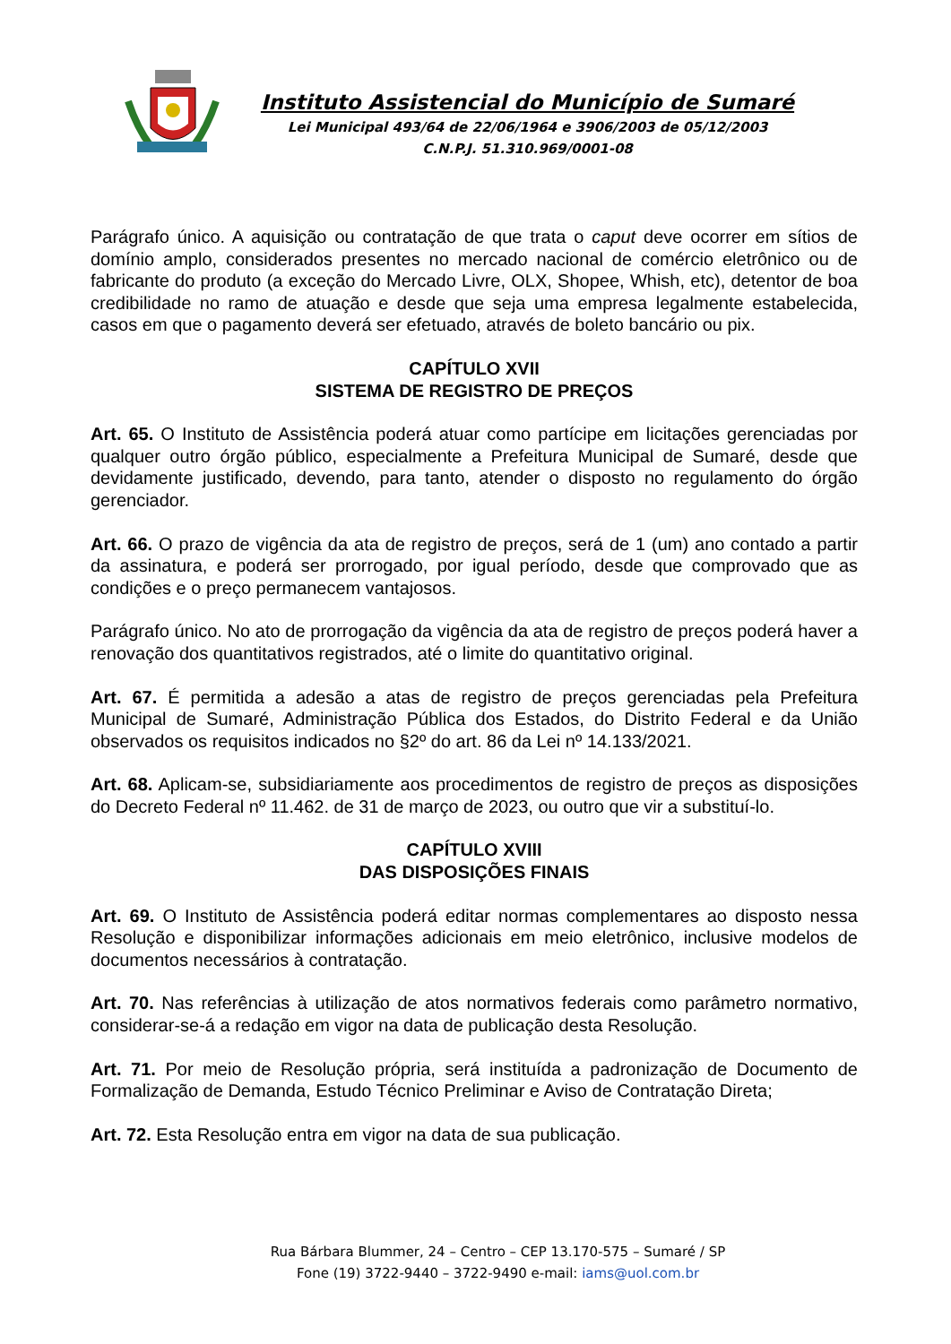Instituto Assistencial do Município de Sumaré
Lei Municipal 493/64 de 22/06/1964 e 3906/2003 de 05/12/2003
C.N.P.J. 51.310.969/0001-08
Parágrafo único. A aquisição ou contratação de que trata o caput deve ocorrer em sítios de domínio amplo, considerados presentes no mercado nacional de comércio eletrônico ou de fabricante do produto (a exceção do Mercado Livre, OLX, Shopee, Whish, etc), detentor de boa credibilidade no ramo de atuação e desde que seja uma empresa legalmente estabelecida, casos em que o pagamento deverá ser efetuado, através de boleto bancário ou pix.
CAPÍTULO XVII
SISTEMA DE REGISTRO DE PREÇOS
Art. 65. O Instituto de Assistência poderá atuar como partícipe em licitações gerenciadas por qualquer outro órgão público, especialmente a Prefeitura Municipal de Sumaré, desde que devidamente justificado, devendo, para tanto, atender o disposto no regulamento do órgão gerenciador.
Art. 66. O prazo de vigência da ata de registro de preços, será de 1 (um) ano contado a partir da assinatura, e poderá ser prorrogado, por igual período, desde que comprovado que as condições e o preço permanecem vantajosos.
Parágrafo único. No ato de prorrogação da vigência da ata de registro de preços poderá haver a renovação dos quantitativos registrados, até o limite do quantitativo original.
Art. 67. É permitida a adesão a atas de registro de preços gerenciadas pela Prefeitura Municipal de Sumaré, Administração Pública dos Estados, do Distrito Federal e da União observados os requisitos indicados no §2º do art. 86 da Lei nº 14.133/2021.
Art. 68. Aplicam-se, subsidiariamente aos procedimentos de registro de preços as disposições do Decreto Federal nº 11.462. de 31 de março de 2023, ou outro que vir a substituí-lo.
CAPÍTULO XVIII
DAS DISPOSIÇÕES FINAIS
Art. 69. O Instituto de Assistência poderá editar normas complementares ao disposto nessa Resolução e disponibilizar informações adicionais em meio eletrônico, inclusive modelos de documentos necessários à contratação.
Art. 70. Nas referências à utilização de atos normativos federais como parâmetro normativo, considerar-se-á a redação em vigor na data de publicação desta Resolução.
Art. 71. Por meio de Resolução própria, será instituída a padronização de Documento de Formalização de Demanda, Estudo Técnico Preliminar e Aviso de Contratação Direta;
Art. 72. Esta Resolução entra em vigor na data de sua publicação.
Rua Bárbara Blummer, 24 – Centro – CEP 13.170-575 – Sumaré / SP
Fone (19) 3722-9440 – 3722-9490 e-mail: iams@uol.com.br